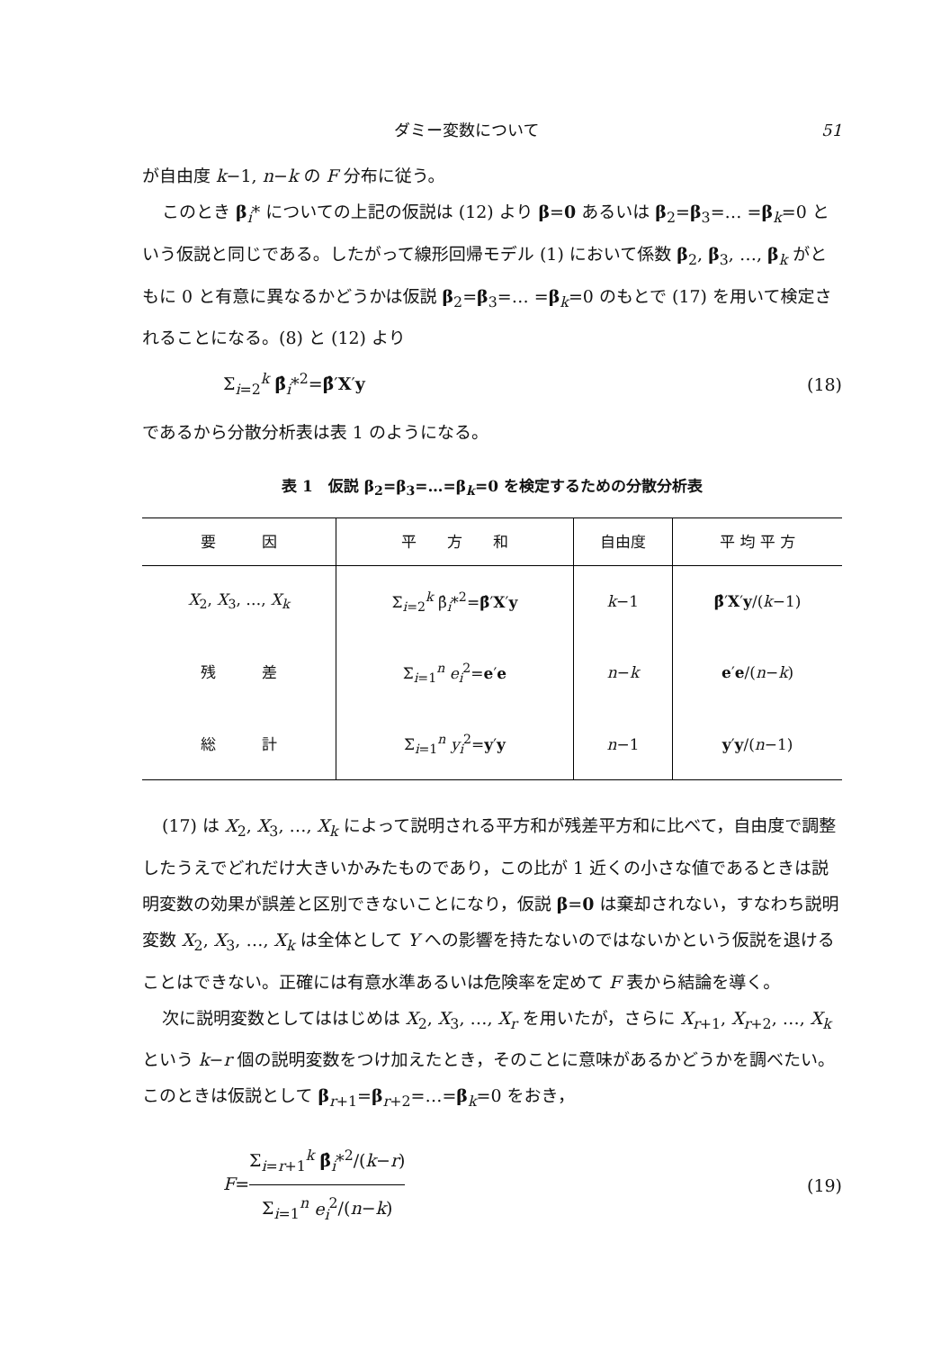ダミー変数について 51
が自由度 k−1, n−k の F 分布に従う。
このとき β<sub>i</sub>* についての上記の仮説は (12) より β=0 あるいは β<sub>2</sub>=β<sub>3</sub>=… =β<sub>k</sub>=0 という仮説と同じである。したがって線形回帰モデル (1) において係数 β<sub>2</sub>, β<sub>3</sub>, …, β<sub>k</sub> がともに 0 と有意に異なるかどうかは仮説 β<sub>2</sub>=β<sub>3</sub>=… =β<sub>k</sub>=0 のもとで (17) を用いて検定されることになる。(8) と (12) より
Σ<sub>i=2</sub><sup>k</sup> β̂<sub>i</sub>*<sup>2</sup>=β̂′X′y (18)
であるから分散分析表は表 1 のようになる。
表 1　仮説 β<sub>2</sub>=β<sub>3</sub>=…=β<sub>k</sub>=0 を検定するための分散分析表
| 要 因 | 平 方 和 | 自由度 | 平 均 平 方 |
| --- | --- | --- | --- |
| X<sub>2</sub>, X<sub>3</sub>, …, X<sub>k</sub> | Σ<sub>i=2</sub><sup>k</sup> β̂<sub>i</sub>*<sup>2</sup>= β̂ ′ X ′ y | k −1 | β̂ ′ X ′ y /( k −1) |
| 残 差 | Σ<sub>i=1</sub><sup>n</sup> e<sub>i</sub><sup>2</sup>= e ′ e | n − k | e ′ e /( n − k ) |
| 総 計 | Σ<sub>i=1</sub><sup>n</sup> y<sub>i</sub><sup>2</sup>= y ′ y | n −1 | y ′ y /( n −1) |
(17) は X<sub>2</sub>, X<sub>3</sub>, …, X<sub>k</sub> によって説明される平方和が残差平方和に比べて，自由度で調整したうえでどれだけ大きいかみたものであり，この比が 1 近くの小さな値であるときは説明変数の効果が誤差と区別できないことになり，仮説 β=0 は棄却されない，すなわち説明変数 X<sub>2</sub>, X<sub>3</sub>, …, X<sub>k</sub> は全体として Y への影響を持たないのではないかという仮説を退けることはできない。正確には有意水準あるいは危険率を定めて F 表から結論を導く。
次に説明変数としてははじめは X<sub>2</sub>, X<sub>3</sub>, …, X<sub>r</sub> を用いたが，さらに X<sub>r+1</sub>, X<sub>r+2</sub>, …, X<sub>k</sub> という k−r 個の説明変数をつけ加えたとき，そのことに意味があるかどうかを調べたい。このときは仮説として β<sub>r+1</sub>=β<sub>r+2</sub>=…=β<sub>k</sub>=0 をおき，
F=Σ<sub>i=r+1</sub><sup>k</sup> β̂<sub>i</sub>*<sup>2</sup>/(k−r) Σ<sub>i=1</sub><sup>n</sup> e<sub>i</sub><sup>2</sup>/(n−k) (19)